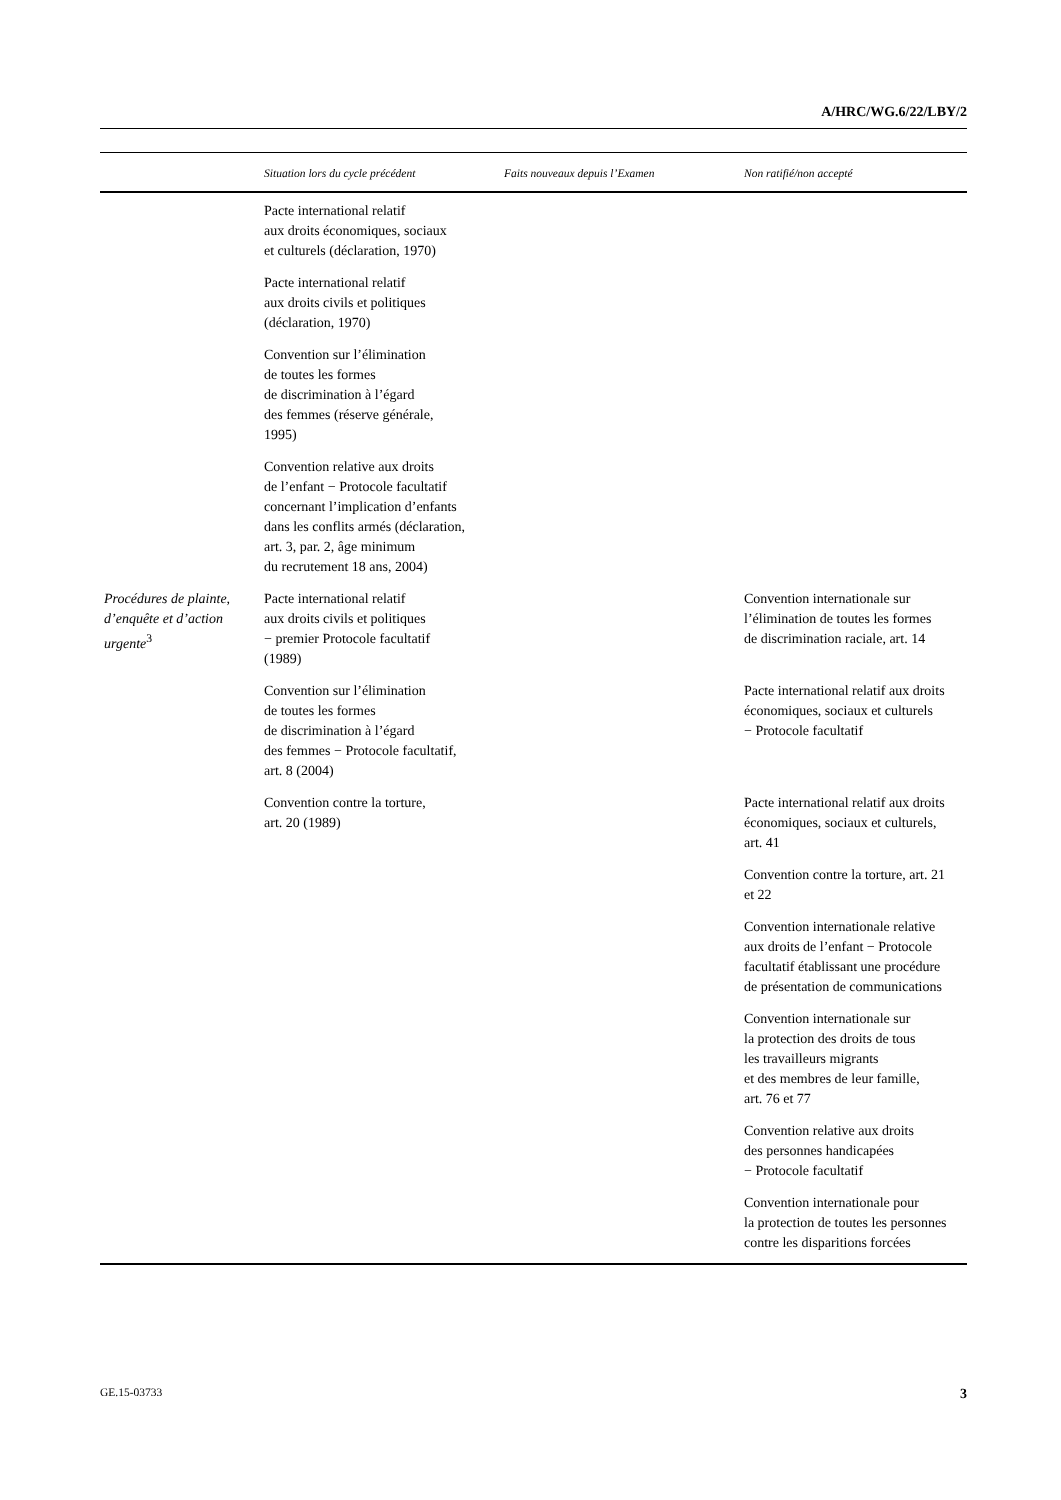A/HRC/WG.6/22/LBY/2
| | Situation lors du cycle précédent | Faits nouveaux depuis l’Examen | Non ratifié/non accepté |
| --- | --- | --- | --- |
| | Pacte international relatif aux droits économiques, sociaux et culturels (déclaration, 1970) | | |
| | Pacte international relatif aux droits civils et politiques (déclaration, 1970) | | |
| | Convention sur l’élimination de toutes les formes de discrimination à l’égard des femmes (réserve générale, 1995) | | |
| | Convention relative aux droits de l’enfant − Protocole facultatif concernant l’implication d’enfants dans les conflits armés (déclaration, art. 3, par. 2, âge minimum du recrutement 18 ans, 2004) | | |
| Procédures de plainte, d’enquête et d’action urgente<sup>3</sup> | Pacte international relatif aux droits civils et politiques − premier Protocole facultatif (1989) | | Convention internationale sur l’élimination de toutes les formes de discrimination raciale, art. 14 |
| | Convention sur l’élimination de toutes les formes de discrimination à l’égard des femmes − Protocole facultatif, art. 8 (2004) | | Pacte international relatif aux droits économiques, sociaux et culturels − Protocole facultatif |
| | Convention contre la torture, art. 20 (1989) | | Pacte international relatif aux droits économiques, sociaux et culturels, art. 41 |
| | | | Convention contre la torture, art. 21 et 22 |
| | | | Convention internationale relative aux droits de l’enfant − Protocole facultatif établissant une procédure de présentation de communications |
| | | | Convention internationale sur la protection des droits de tous les travailleurs migrants et des membres de leur famille, art. 76 et 77 |
| | | | Convention relative aux droits des personnes handicapées − Protocole facultatif |
| | | | Convention internationale pour la protection de toutes les personnes contre les disparitions forcées |
GE.15-03733 3